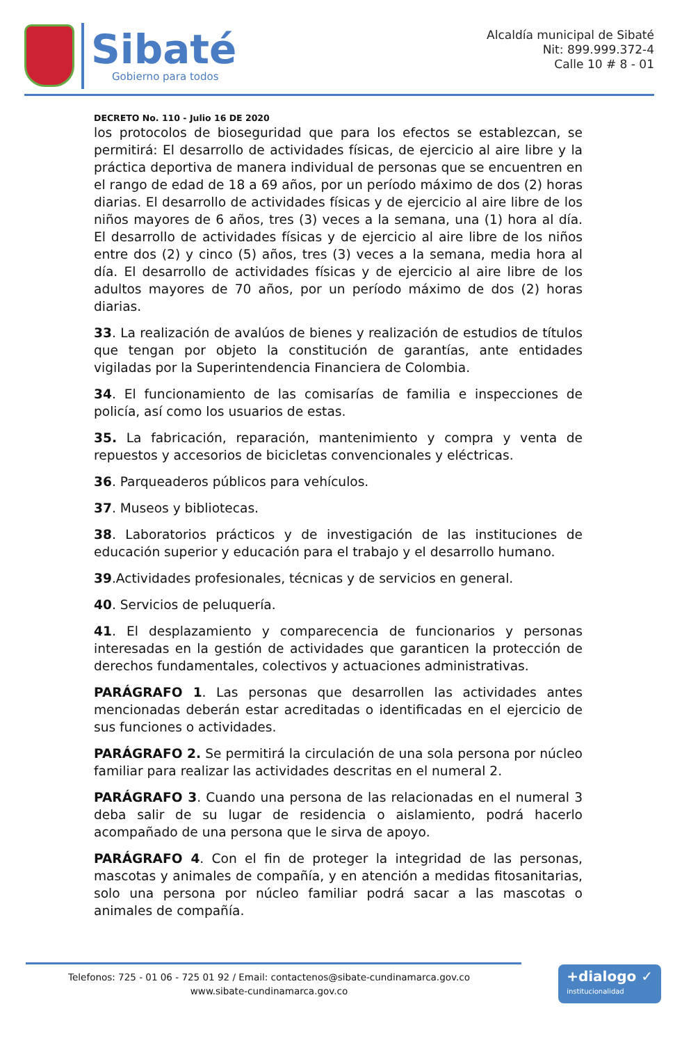Sibaté
Gobierno para todos
Alcaldía municipal de Sibaté
Nit: 899.999.372-4
Calle 10 # 8 - 01
DECRETO No. 110 - Julio 16 DE 2020
los protocolos de bioseguridad que para los efectos se establezcan, se permitirá: El desarrollo de actividades físicas, de ejercicio al aire libre y la práctica deportiva de manera individual de personas que se encuentren en el rango de edad de 18 a 69 años, por un período máximo de dos (2) horas diarias. El desarrollo de actividades físicas y de ejercicio al aire libre de los niños mayores de 6 años, tres (3) veces a la semana, una (1) hora al día. El desarrollo de actividades físicas y de ejercicio al aire libre de los niños entre dos (2) y cinco (5) años, tres (3) veces a la semana, media hora al día. El desarrollo de actividades físicas y de ejercicio al aire libre de los adultos mayores de 70 años, por un período máximo de dos (2) horas diarias.
33. La realización de avalúos de bienes y realización de estudios de títulos que tengan por objeto la constitución de garantías, ante entidades vigiladas por la Superintendencia Financiera de Colombia.
34. El funcionamiento de las comisarías de familia e inspecciones de policía, así como los usuarios de estas.
35. La fabricación, reparación, mantenimiento y compra y venta de repuestos y accesorios de bicicletas convencionales y eléctricas.
36. Parqueaderos públicos para vehículos.
37. Museos y bibliotecas.
38. Laboratorios prácticos y de investigación de las instituciones de educación superior y educación para el trabajo y el desarrollo humano.
39.Actividades profesionales, técnicas y de servicios en general.
40. Servicios de peluquería.
41. El desplazamiento y comparecencia de funcionarios y personas interesadas en la gestión de actividades que garanticen la protección de derechos fundamentales, colectivos y actuaciones administrativas.
PARÁGRAFO 1. Las personas que desarrollen las actividades antes mencionadas deberán estar acreditadas o identificadas en el ejercicio de sus funciones o actividades.
PARÁGRAFO 2. Se permitirá la circulación de una sola persona por núcleo familiar para realizar las actividades descritas en el numeral 2.
PARÁGRAFO 3. Cuando una persona de las relacionadas en el numeral 3 deba salir de su lugar de residencia o aislamiento, podrá hacerlo acompañado de una persona que le sirva de apoyo.
PARÁGRAFO 4. Con el fin de proteger la integridad de las personas, mascotas y animales de compañía, y en atención a medidas fitosanitarias, solo una persona por núcleo familiar podrá sacar a las mascotas o animales de compañía.
Telefonos: 725 - 01 06 - 725 01 92 / Email: contactenos@sibate-cundinamarca.gov.co
www.sibate-cundinamarca.gov.co
+dialogo ✓
institucionalidad